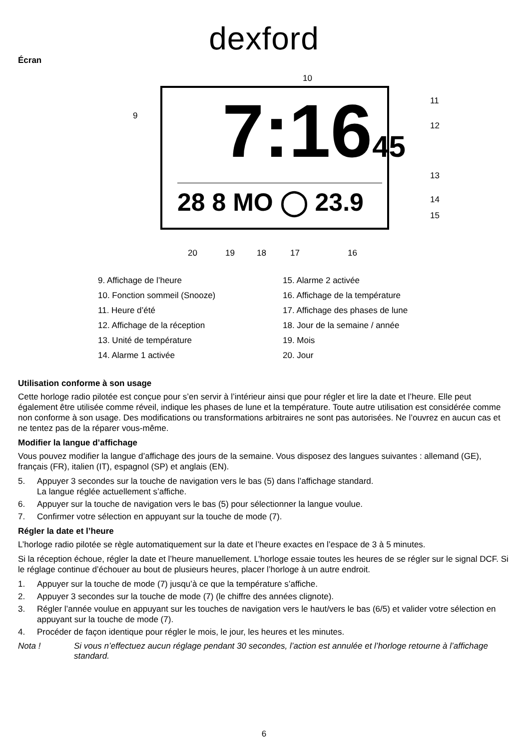dexford
Écran
10
9
11
12
13
14
15
20 19 18 17 16
7:1645
28 8 MO ◯ 23.9
9. Affichage de l’heure
10. Fonction sommeil (Snooze)
11. Heure d’été
12. Affichage de la réception
13. Unité de température
14. Alarme 1 activée
15. Alarme 2 activée
16. Affichage de la température
17. Affichage des phases de lune
18. Jour de la semaine / année
19. Mois
20. Jour
Utilisation conforme à son usage
Cette horloge radio pilotée est conçue pour s’en servir à l’intérieur ainsi que pour régler et lire la date et l’heure. Elle peut également être utilisée comme réveil, indique les phases de lune et la température. Toute autre utilisation est considérée comme non conforme à son usage. Des modifications ou transformations arbitraires ne sont pas autorisées. Ne l’ouvrez en aucun cas et ne tentez pas de la réparer vous-même.
Modifier la langue d’affichage
Vous pouvez modifier la langue d’affichage des jours de la semaine. Vous disposez des langues suivantes : allemand (GE), français (FR), italien (IT), espagnol (SP) et anglais (EN).
5. Appuyer 3 secondes sur la touche de navigation vers le bas (5) dans l’affichage standard.
La langue réglée actuellement s’affiche.
6. Appuyer sur la touche de navigation vers le bas (5) pour sélectionner la langue voulue.
7. Confirmer votre sélection en appuyant sur la touche de mode (7).
Régler la date et l’heure
L’horloge radio pilotée se règle automatiquement sur la date et l’heure exactes en l’espace de 3 à 5 minutes.
Si la réception échoue, régler la date et l’heure manuellement. L’horloge essaie toutes les heures de se régler sur le signal DCF. Si le réglage continue d’échouer au bout de plusieurs heures, placer l’horloge à un autre endroit.
1. Appuyer sur la touche de mode (7) jusqu’à ce que la température s’affiche.
2. Appuyer 3 secondes sur la touche de mode (7) (le chiffre des années clignote).
3. Régler l’année voulue en appuyant sur les touches de navigation vers le haut/vers le bas (6/5) et valider votre sélection en appuyant sur la touche de mode (7).
4. Procéder de façon identique pour régler le mois, le jour, les heures et les minutes.
Nota ! Si vous n’effectuez aucun réglage pendant 30 secondes, l’action est annulée et l’horloge retourne à l’affichage standard.
6